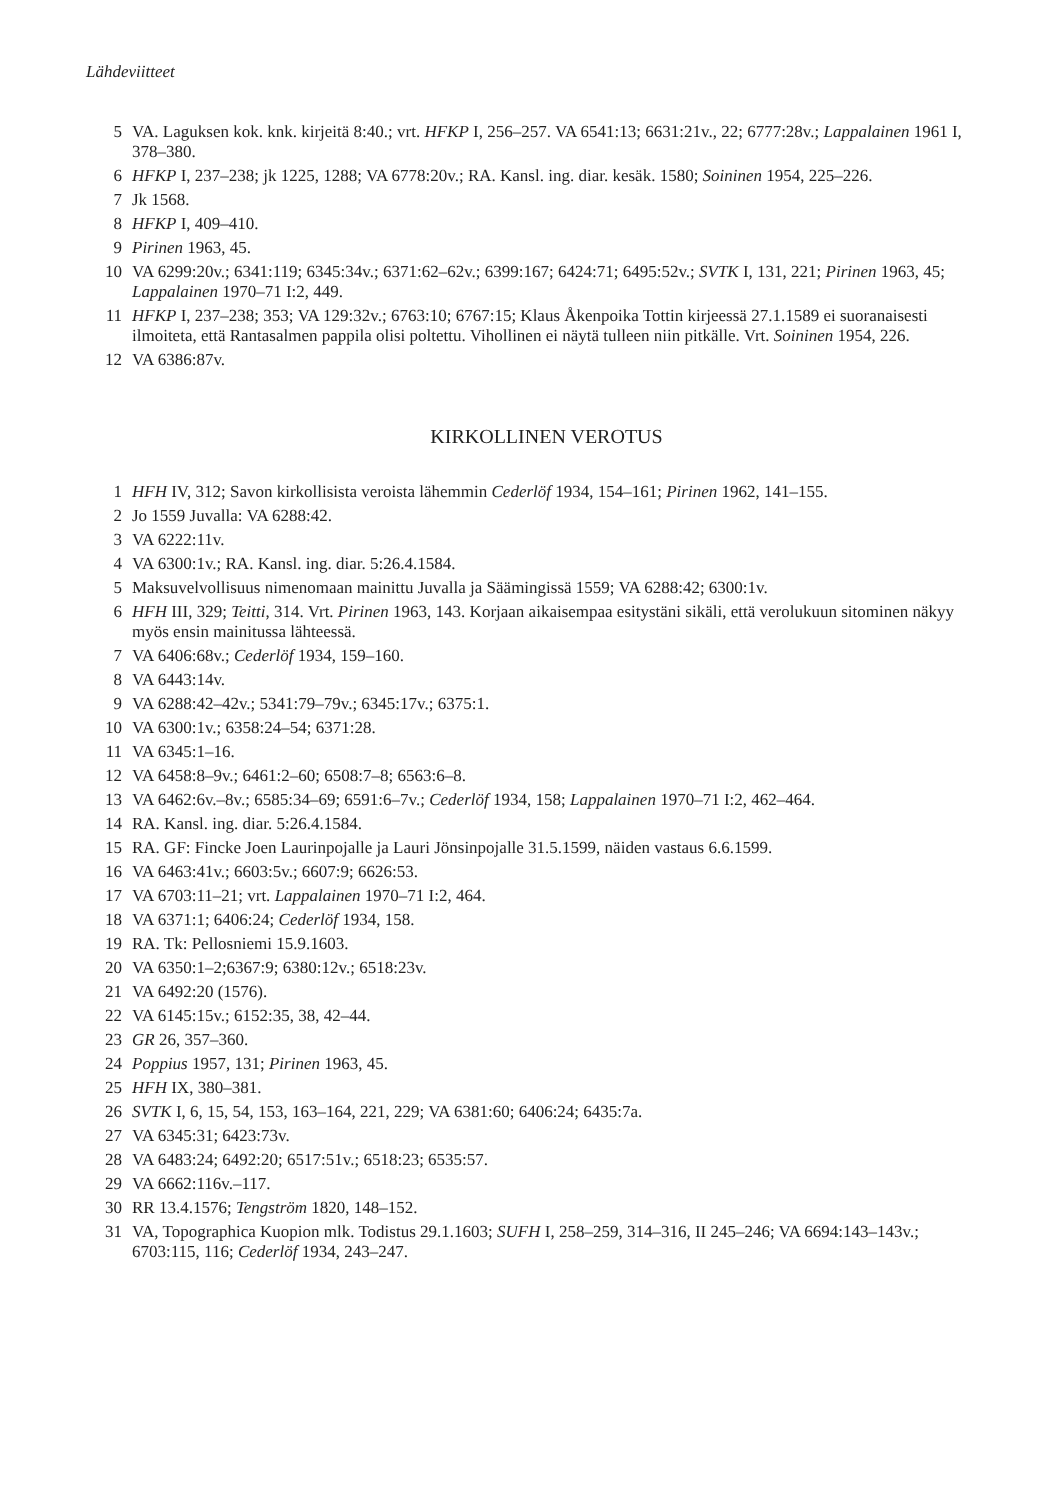Lähdeviitteet
5 VA. Laguksen kok. knk. kirjeitä 8:40.; vrt. HFKP I, 256–257. VA 6541:13; 6631:21v., 22; 6777:28v.; Lappalainen 1961 I, 378–380.
6 HFKP I, 237–238; jk 1225, 1288; VA 6778:20v.; RA. Kansl. ing. diar. kesäk. 1580; Soininen 1954, 225–226.
7 Jk 1568.
8 HFKP I, 409–410.
9 Pirinen 1963, 45.
10 VA 6299:20v.; 6341:119; 6345:34v.; 6371:62–62v.; 6399:167; 6424:71; 6495:52v.; SVTK I, 131, 221; Pirinen 1963, 45; Lappalainen 1970–71 I:2, 449.
11 HFKP I, 237–238; 353; VA 129:32v.; 6763:10; 6767:15; Klaus Åkenpoika Tottin kirjeessä 27.1.1589 ei suoranaisesti ilmoiteta, että Rantasalmen pappila olisi poltettu. Vihollinen ei näytä tulleen niin pitkälle. Vrt. Soininen 1954, 226.
12 VA 6386:87v.
KIRKOLLINEN VEROTUS
1 HFH IV, 312; Savon kirkollisista veroista lähemmin Cederlöf 1934, 154–161; Pirinen 1962, 141–155.
2 Jo 1559 Juvalla: VA 6288:42.
3 VA 6222:11v.
4 VA 6300:1v.; RA. Kansl. ing. diar. 5:26.4.1584.
5 Maksuvelvollisuus nimenomaan mainittu Juvalla ja Säämingissä 1559; VA 6288:42; 6300:1v.
6 HFH III, 329; Teitti, 314. Vrt. Pirinen 1963, 143. Korjaan aikaisempaa esitystäni sikäli, että verolukuun sitominen näkyy myös ensin mainitussa lähteessä.
7 VA 6406:68v.; Cederlöf 1934, 159–160.
8 VA 6443:14v.
9 VA 6288:42–42v.; 5341:79–79v.; 6345:17v.; 6375:1.
10 VA 6300:1v.; 6358:24–54; 6371:28.
11 VA 6345:1–16.
12 VA 6458:8–9v.; 6461:2–60; 6508:7–8; 6563:6–8.
13 VA 6462:6v.–8v.; 6585:34–69; 6591:6–7v.; Cederlöf 1934, 158; Lappalainen 1970–71 I:2, 462–464.
14 RA. Kansl. ing. diar. 5:26.4.1584.
15 RA. GF: Fincke Joen Laurinpojalle ja Lauri Jönsinpojalle 31.5.1599, näiden vastaus 6.6.1599.
16 VA 6463:41v.; 6603:5v.; 6607:9; 6626:53.
17 VA 6703:11–21; vrt. Lappalainen 1970–71 I:2, 464.
18 VA 6371:1; 6406:24; Cederlöf 1934, 158.
19 RA. Tk: Pellosniemi 15.9.1603.
20 VA 6350:1–2;6367:9; 6380:12v.; 6518:23v.
21 VA 6492:20 (1576).
22 VA 6145:15v.; 6152:35, 38, 42–44.
23 GR 26, 357–360.
24 Poppius 1957, 131; Pirinen 1963, 45.
25 HFH IX, 380–381.
26 SVTK I, 6, 15, 54, 153, 163–164, 221, 229; VA 6381:60; 6406:24; 6435:7a.
27 VA 6345:31; 6423:73v.
28 VA 6483:24; 6492:20; 6517:51v.; 6518:23; 6535:57.
29 VA 6662:116v.–117.
30 RR 13.4.1576; Tengström 1820, 148–152.
31 VA, Topographica Kuopion mlk. Todistus 29.1.1603; SUFH I, 258–259, 314–316, II 245–246; VA 6694:143–143v.; 6703:115, 116; Cederlöf 1934, 243–247.